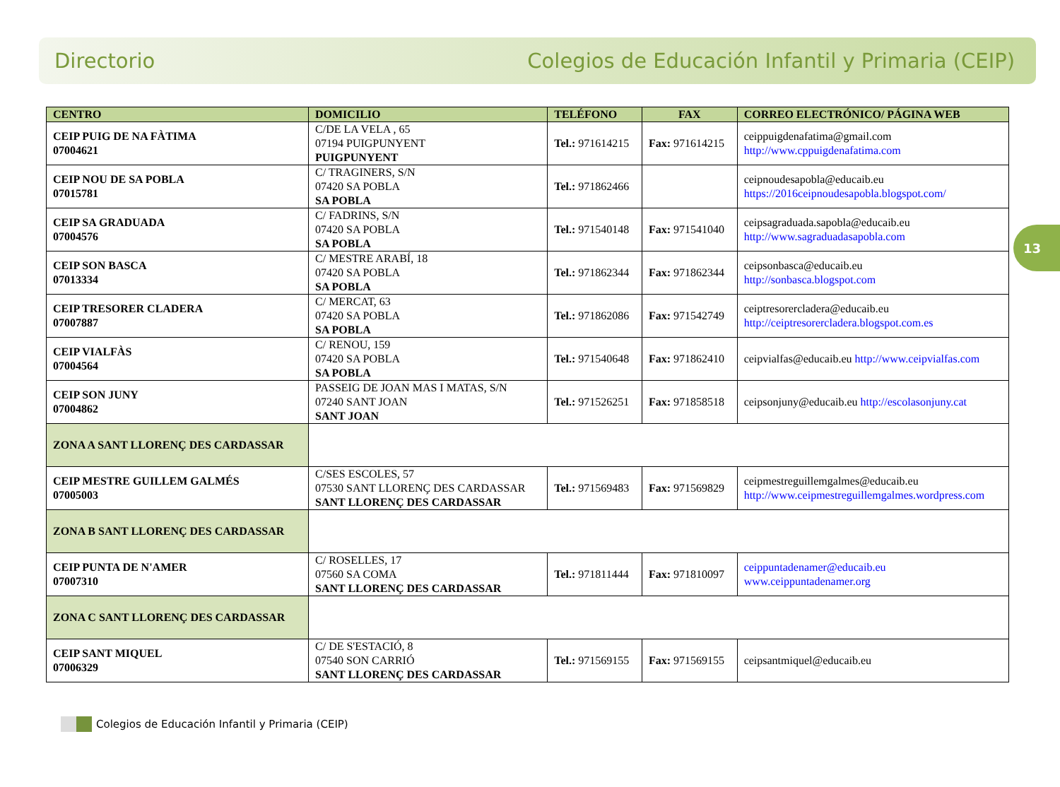Directorio Colegios de Educación Infantil y Primaria (CEIP)
13
| CENTRO | DOMICILIO | TELÉFONO | FAX | CORREO ELECTRÓNICO/ PÁGINA WEB |
| --- | --- | --- | --- | --- |
| CEIP PUIG DE NA FÀTIMA 07004621 | C/DE LA VELA , 65 07194 PUIGPUNYENT PUIGPUNYENT | Tel.: 971614215 | Fax: 971614215 | ceippuigdenafatima@gmail.com http://www.cppuigdenafatima.com |
| CEIP NOU DE SA POBLA 07015781 | C/ TRAGINERS, S/N 07420 SA POBLA SA POBLA | Tel.: 971862466 | | ceipnoudesapobla@educaib.eu https://2016ceipnoudesapobla.blogspot.com/ |
| CEIP SA GRADUADA 07004576 | C/ FADRINS, S/N 07420 SA POBLA SA POBLA | Tel.: 971540148 | Fax: 971541040 | ceipsagraduada.sapobla@educaib.eu http://www.sagraduadasapobla.com |
| CEIP SON BASCA 07013334 | C/ MESTRE ARABÍ, 18 07420 SA POBLA SA POBLA | Tel.: 971862344 | Fax: 971862344 | ceipsonbasca@educaib.eu http://sonbasca.blogspot.com |
| CEIP TRESORER CLADERA 07007887 | C/ MERCAT, 63 07420 SA POBLA SA POBLA | Tel.: 971862086 | Fax: 971542749 | ceiptresorercladera@educaib.eu http://ceiptresorercladera.blogspot.com.es |
| CEIP VIALFÀS 07004564 | C/ RENOU, 159 07420 SA POBLA SA POBLA | Tel.: 971540648 | Fax: 971862410 | ceipvialfas@educaib.eu http://www.ceipvialfas.com |
| CEIP SON JUNY 07004862 | PASSEIG DE JOAN MAS I MATAS, S/N 07240 SANT JOAN SANT JOAN | Tel.: 971526251 | Fax: 971858518 | ceipsonjuny@educaib.eu http://escolasonjuny.cat |
| ZONA A SANT LLORENÇ DES CARDASSAR | | | | |
| CEIP MESTRE GUILLEM GALMÉS 07005003 | C/SES ESCOLES, 57 07530 SANT LLORENÇ DES CARDASSAR SANT LLORENÇ DES CARDASSAR | Tel.: 971569483 | Fax: 971569829 | ceipmestreguillemgalmes@educaib.eu http://www.ceipmestreguillemgalmes.wordpress.com |
| ZONA B SANT LLORENÇ DES CARDASSAR | | | | |
| CEIP PUNTA DE N'AMER 07007310 | C/ ROSELLES, 17 07560 SA COMA SANT LLORENÇ DES CARDASSAR | Tel.: 971811444 | Fax: 971810097 | ceippuntadenamer@educaib.eu www.ceippuntadenamer.org |
| ZONA C SANT LLORENÇ DES CARDASSAR | | | | |
| CEIP SANT MIQUEL 07006329 | C/ DE S'ESTACIÓ, 8 07540 SON CARRIÓ SANT LLORENÇ DES CARDASSAR | Tel.: 971569155 | Fax: 971569155 | ceipsantmiquel@educaib.eu |
Colegios de Educación Infantil y Primaria (CEIP)